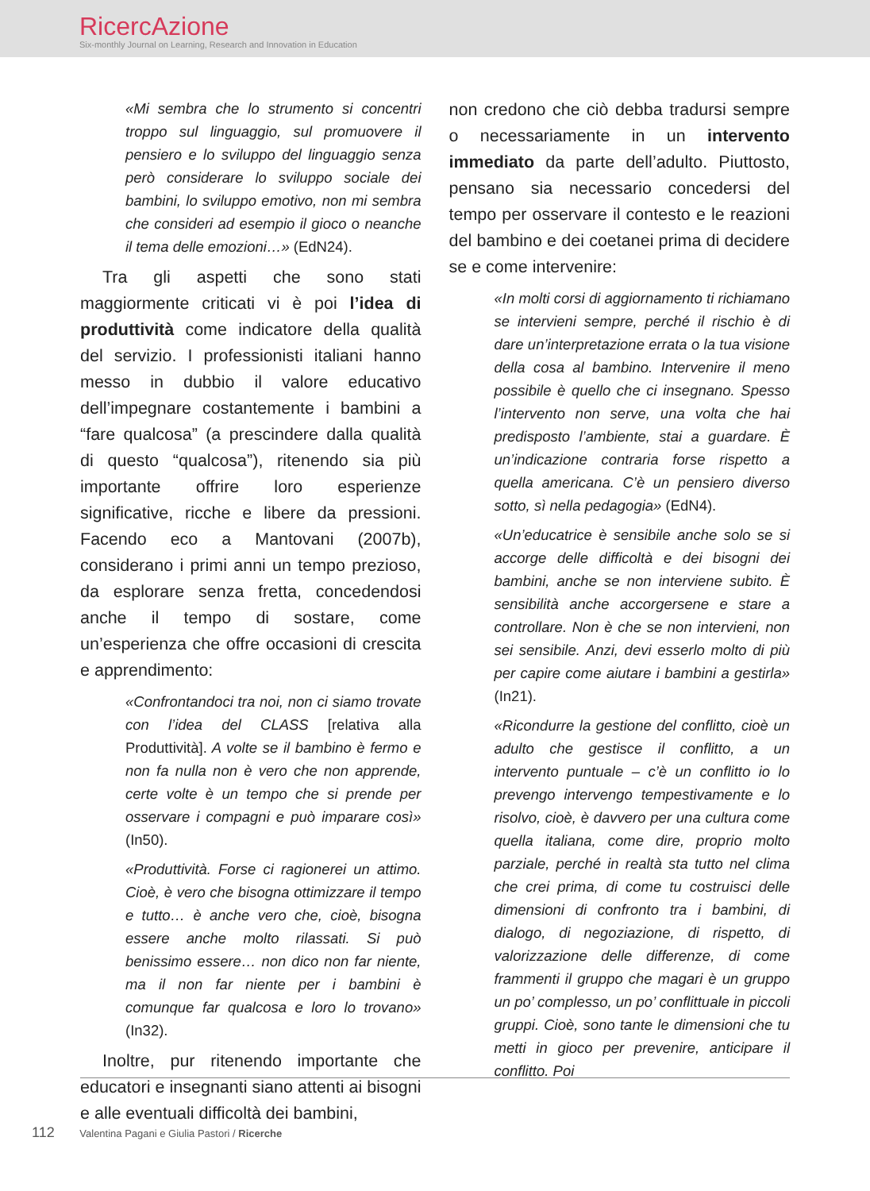RicercAzione
Six-monthly Journal on Learning, Research and Innovation in Education
«Mi sembra che lo strumento si concentri troppo sul linguaggio, sul promuovere il pensiero e lo sviluppo del linguaggio senza però considerare lo sviluppo sociale dei bambini, lo sviluppo emotivo, non mi sembra che consideri ad esempio il gioco o neanche il tema delle emozioni…» (EdN24).
Tra gli aspetti che sono stati maggiormente criticati vi è poi l’idea di produttività come indicatore della qualità del servizio. I professionisti italiani hanno messo in dubbio il valore educativo dell’impegnare costantemente i bambini a “fare qualcosa” (a prescindere dalla qualità di questo “qualcosa”), ritenendo sia più importante offrire loro esperienze significative, ricche e libere da pressioni. Facendo eco a Mantovani (2007b), considerano i primi anni un tempo prezioso, da esplorare senza fretta, concedendosi anche il tempo di sostare, come un’esperienza che offre occasioni di crescita e apprendimento:
«Confrontandoci tra noi, non ci siamo trovate con l’idea del CLASS [relativa alla Produttività]. A volte se il bambino è fermo e non fa nulla non è vero che non apprende, certe volte è un tempo che si prende per osservare i compagni e può imparare così» (In50).
«Produttività. Forse ci ragionerei un attimo. Cioè, è vero che bisogna ottimizzare il tempo e tutto… è anche vero che, cioè, bisogna essere anche molto rilassati. Si può benissimo essere… non dico non far niente, ma il non far niente per i bambini è comunque far qualcosa e loro lo trovano» (In32).
Inoltre, pur ritenendo importante che educatori e insegnanti siano attenti ai bisogni e alle eventuali difficoltà dei bambini,
non credono che ciò debba tradursi sempre o necessariamente in un intervento immediato da parte dell’adulto. Piuttosto, pensano sia necessario concedersi del tempo per osservare il contesto e le reazioni del bambino e dei coetanei prima di decidere se e come intervenire:
«In molti corsi di aggiornamento ti richiamano se intervieni sempre, perché il rischio è di dare un’interpretazione errata o la tua visione della cosa al bambino. Intervenire il meno possibile è quello che ci insegnano. Spesso l’intervento non serve, una volta che hai predisposto l’ambiente, stai a guardare. È un’indicazione contraria forse rispetto a quella americana. C’è un pensiero diverso sotto, sì nella pedagogia» (EdN4).
«Un’educatrice è sensibile anche solo se si accorge delle difficoltà e dei bisogni dei bambini, anche se non interviene subito. È sensibilità anche accorgersene e stare a controllare. Non è che se non intervieni, non sei sensibile. Anzi, devi esserlo molto di più per capire come aiutare i bambini a gestirla» (In21).
«Ricondurre la gestione del conflitto, cioè un adulto che gestisce il conflitto, a un intervento puntuale – c’è un conflitto io lo prevengo intervengo tempestivamente e lo risolvo, cioè, è davvero per una cultura come quella italiana, come dire, proprio molto parziale, perché in realtà sta tutto nel clima che crei prima, di come tu costruisci delle dimensioni di confronto tra i bambini, di dialogo, di negoziazione, di rispetto, di valorizzazione delle differenze, di come frammenti il gruppo che magari è un gruppo un po’ complesso, un po’ conflittuale in piccoli gruppi. Cioè, sono tante le dimensioni che tu metti in gioco per prevenire, anticipare il conflitto. Poi
112 Valentina Pagani e Giulia Pastori / Ricerche